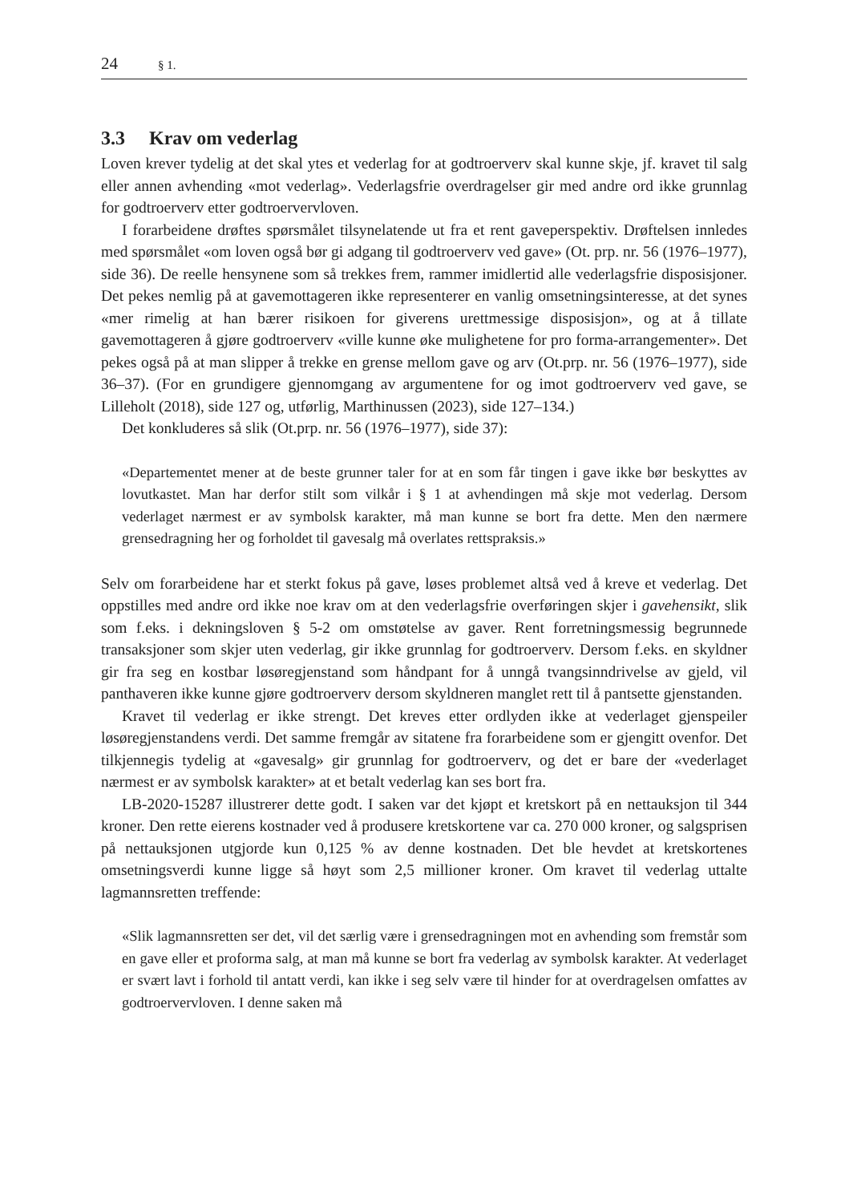24 § 1.
3.3 Krav om vederlag
Loven krever tydelig at det skal ytes et vederlag for at godtroerverv skal kunne skje, jf. kravet til salg eller annen avhending «mot vederlag». Vederlagsfrie overdragelser gir med andre ord ikke grunnlag for godtroerverv etter godtroervervloven.
I forarbeidene drøftes spørsmålet tilsynelatende ut fra et rent gaveperspektiv. Drøftelsen innledes med spørsmålet «om loven også bør gi adgang til godtroerverv ved gave» (Ot. prp. nr. 56 (1976–1977), side 36). De reelle hensynene som så trekkes frem, rammer imidlertid alle vederlagsfrie disposisjoner. Det pekes nemlig på at gavemottageren ikke representerer en vanlig omsetningsinteresse, at det synes «mer rimelig at han bærer risikoen for giverens urettmessige disposisjon», og at å tillate gavemottageren å gjøre godtroerverv «ville kunne øke mulighetene for pro forma-arrangementer». Det pekes også på at man slipper å trekke en grense mellom gave og arv (Ot.prp. nr. 56 (1976–1977), side 36–37). (For en grundigere gjennomgang av argumentene for og imot godtroerverv ved gave, se Lilleholt (2018), side 127 og, utførlig, Marthinussen (2023), side 127–134.)
Det konkluderes så slik (Ot.prp. nr. 56 (1976–1977), side 37):
«Departementet mener at de beste grunner taler for at en som får tingen i gave ikke bør beskyttes av lovutkastet. Man har derfor stilt som vilkår i § 1 at avhendingen må skje mot vederlag. Dersom vederlaget nærmest er av symbolsk karakter, må man kunne se bort fra dette. Men den nærmere grensedragning her og forholdet til gavesalg må overlates rettspraksis.»
Selv om forarbeidene har et sterkt fokus på gave, løses problemet altså ved å kreve et vederlag. Det oppstilles med andre ord ikke noe krav om at den vederlagsfrie overføringen skjer i gavehensikt, slik som f.eks. i dekningsloven § 5-2 om omstøtelse av gaver. Rent forretningsmessig begrunnede transaksjoner som skjer uten vederlag, gir ikke grunnlag for godtroerverv. Dersom f.eks. en skyldner gir fra seg en kostbar løsøregjenstand som håndpant for å unngå tvangsinndrivelse av gjeld, vil panthaveren ikke kunne gjøre godtroerverv dersom skyldneren manglet rett til å pantsette gjenstanden.
Kravet til vederlag er ikke strengt. Det kreves etter ordlyden ikke at vederlaget gjenspeiler løsøregjenstandens verdi. Det samme fremgår av sitatene fra forarbeidene som er gjengitt ovenfor. Det tilkjennegis tydelig at «gavesalg» gir grunnlag for godtroerverv, og det er bare der «vederlaget nærmest er av symbolsk karakter» at et betalt vederlag kan ses bort fra.
LB-2020-15287 illustrerer dette godt. I saken var det kjøpt et kretskort på en nettauksjon til 344 kroner. Den rette eierens kostnader ved å produsere kretskortene var ca. 270 000 kroner, og salgsprisen på nettauksjonen utgjorde kun 0,125 % av denne kostnaden. Det ble hevdet at kretskortenes omsetningsverdi kunne ligge så høyt som 2,5 millioner kroner. Om kravet til vederlag uttalte lagmannsretten treffende:
«Slik lagmannsretten ser det, vil det særlig være i grensedragningen mot en avhending som fremstår som en gave eller et proforma salg, at man må kunne se bort fra vederlag av symbolsk karakter. At vederlaget er svært lavt i forhold til antatt verdi, kan ikke i seg selv være til hinder for at overdragelsen omfattes av godtroervervloven. I denne saken må